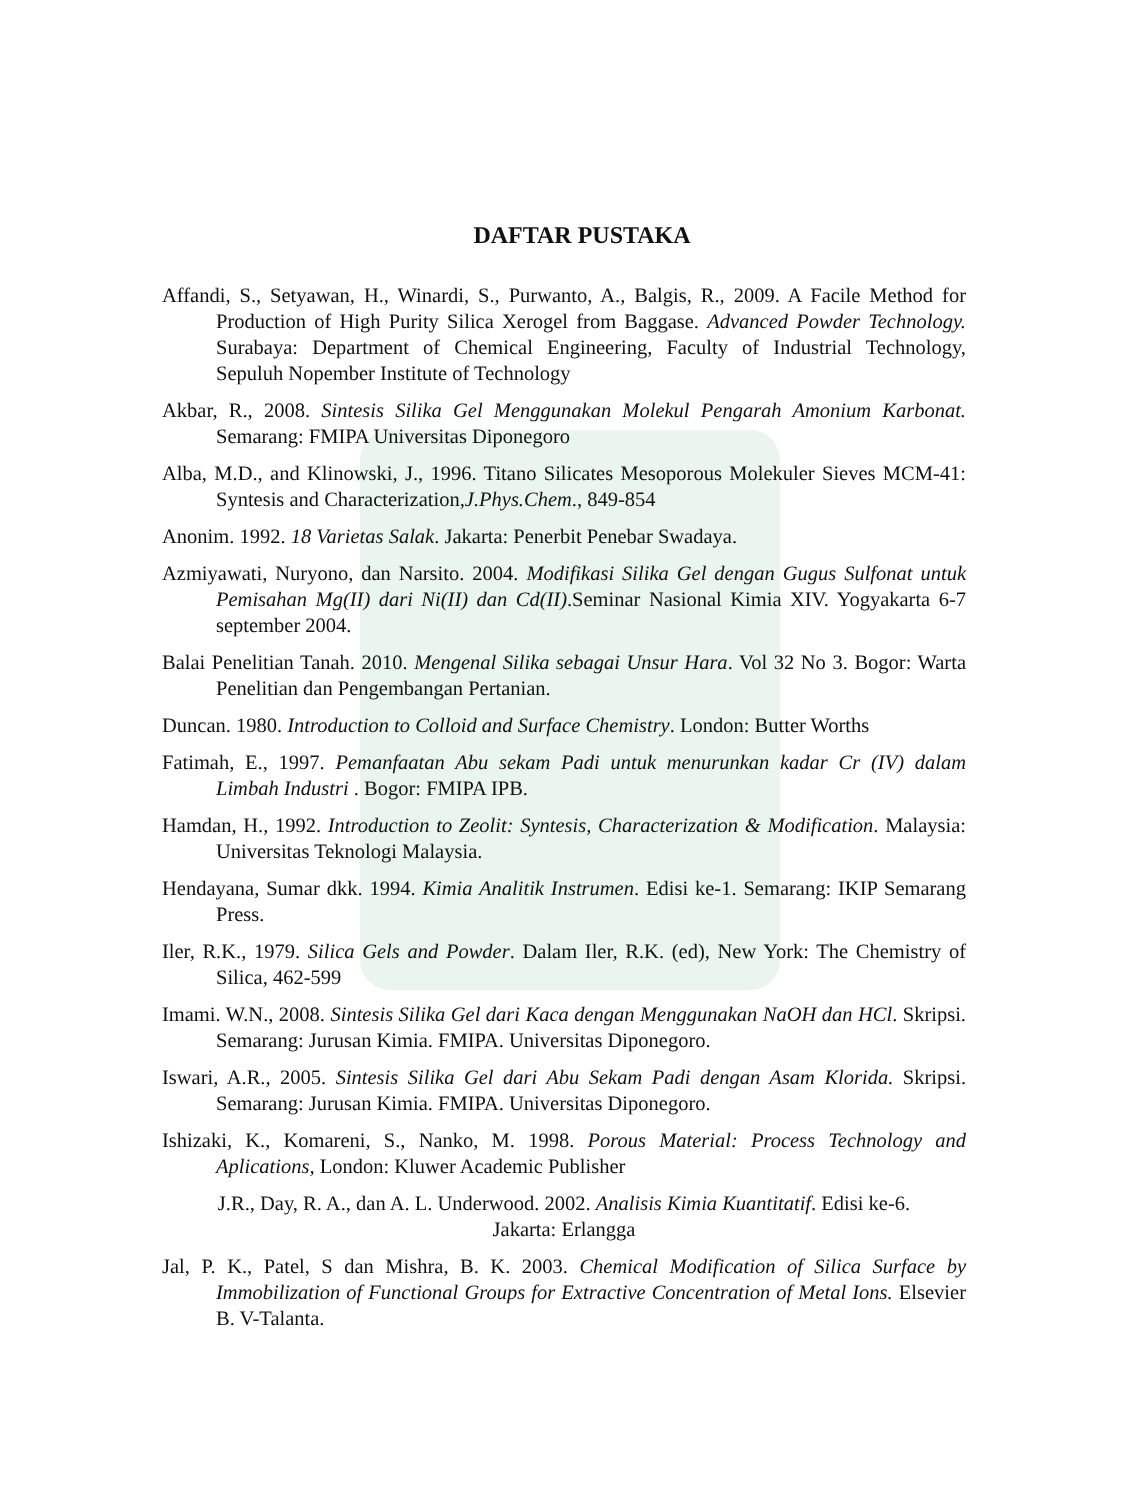DAFTAR PUSTAKA
Affandi, S., Setyawan, H., Winardi, S., Purwanto, A., Balgis, R., 2009. A Facile Method for Production of High Purity Silica Xerogel from Baggase. Advanced Powder Technology. Surabaya: Department of Chemical Engineering, Faculty of Industrial Technology, Sepuluh Nopember Institute of Technology
Akbar, R., 2008. Sintesis Silika Gel Menggunakan Molekul Pengarah Amonium Karbonat. Semarang: FMIPA Universitas Diponegoro
Alba, M.D., and Klinowski, J., 1996. Titano Silicates Mesoporous Molekuler Sieves MCM-41: Syntesis and Characterization,J.Phys.Chem., 849-854
Anonim. 1992. 18 Varietas Salak. Jakarta: Penerbit Penebar Swadaya.
Azmiyawati, Nuryono, dan Narsito. 2004. Modifikasi Silika Gel dengan Gugus Sulfonat untuk Pemisahan Mg(II) dari Ni(II) dan Cd(II).Seminar Nasional Kimia XIV. Yogyakarta 6-7 september 2004.
Balai Penelitian Tanah. 2010. Mengenal Silika sebagai Unsur Hara. Vol 32 No 3. Bogor: Warta Penelitian dan Pengembangan Pertanian.
Duncan. 1980. Introduction to Colloid and Surface Chemistry. London: Butter Worths
Fatimah, E., 1997. Pemanfaatan Abu sekam Padi untuk menurunkan kadar Cr (IV) dalam Limbah Industri . Bogor: FMIPA IPB.
Hamdan, H., 1992. Introduction to Zeolit: Syntesis, Characterization & Modification. Malaysia: Universitas Teknologi Malaysia.
Hendayana, Sumar dkk. 1994. Kimia Analitik Instrumen. Edisi ke-1. Semarang: IKIP Semarang Press.
Iler, R.K., 1979. Silica Gels and Powder. Dalam Iler, R.K. (ed), New York: The Chemistry of Silica, 462-599
Imami. W.N., 2008. Sintesis Silika Gel dari Kaca dengan Menggunakan NaOH dan HCl. Skripsi. Semarang: Jurusan Kimia. FMIPA. Universitas Diponegoro.
Iswari, A.R., 2005. Sintesis Silika Gel dari Abu Sekam Padi dengan Asam Klorida. Skripsi. Semarang: Jurusan Kimia. FMIPA. Universitas Diponegoro.
Ishizaki, K., Komareni, S., Nanko, M. 1998. Porous Material: Process Technology and Aplications, London: Kluwer Academic Publisher
J.R., Day, R. A., dan A. L. Underwood. 2002. Analisis Kimia Kuantitatif. Edisi ke-6.
Jakarta: Erlangga
Jal, P. K., Patel, S dan Mishra, B. K. 2003. Chemical Modification of Silica Surface by Immobilization of Functional Groups for Extractive Concentration of Metal Ions. Elsevier B. V-Talanta.